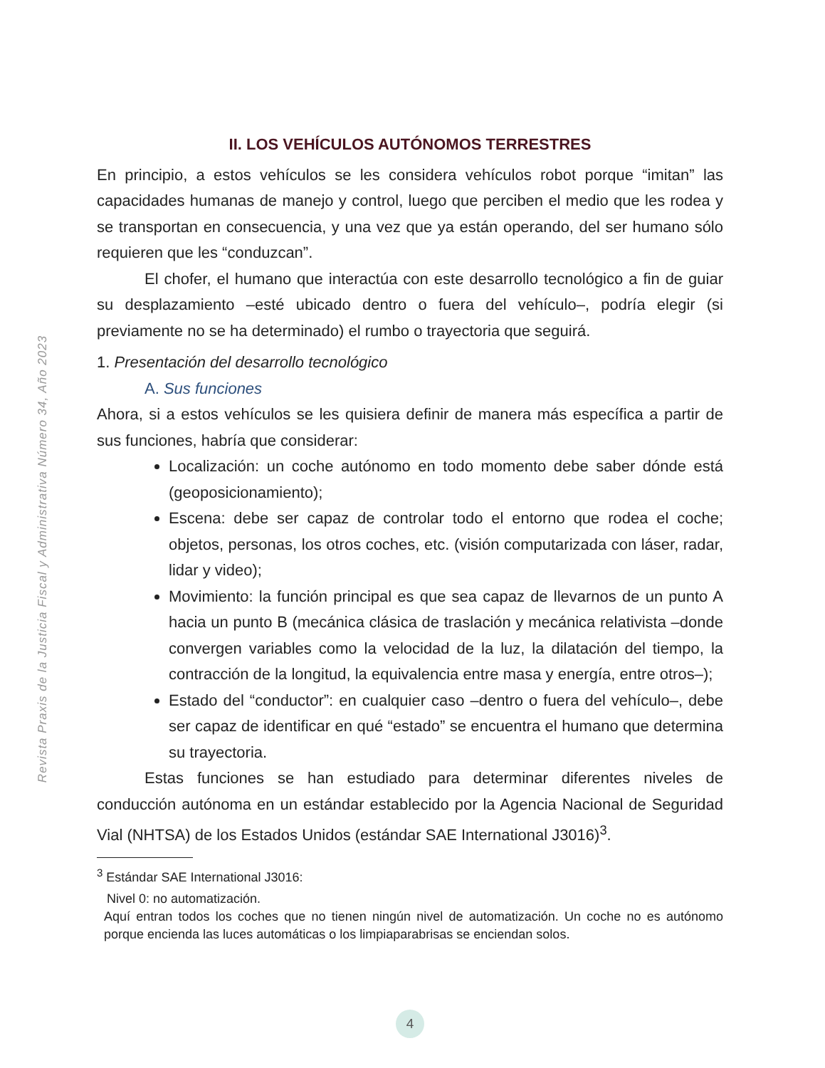Revista Praxis de la Justicia Fiscal y Administrativa Número 34, Año 2023
II. LOS VEHÍCULOS AUTÓNOMOS TERRESTRES
En principio, a estos vehículos se les considera vehículos robot porque “imitan” las capacidades humanas de manejo y control, luego que perciben el medio que les rodea y se transportan en consecuencia, y una vez que ya están operando, del ser humano sólo requieren que les “conduzcan”.
El chofer, el humano que interactúa con este desarrollo tecnológico a fin de guiar su desplazamiento –esté ubicado dentro o fuera del vehículo–, podría elegir (si previamente no se ha determinado) el rumbo o trayectoria que seguirá.
1. Presentación del desarrollo tecnológico
A. Sus funciones
Ahora, si a estos vehículos se les quisiera definir de manera más específica a partir de sus funciones, habría que considerar:
Localización: un coche autónomo en todo momento debe saber dónde está (geoposicionamiento);
Escena: debe ser capaz de controlar todo el entorno que rodea el coche; objetos, personas, los otros coches, etc. (visión computarizada con láser, radar, lidar y video);
Movimiento: la función principal es que sea capaz de llevarnos de un punto A hacia un punto B (mecánica clásica de traslación y mecánica relativista –donde convergen variables como la velocidad de la luz, la dilatación del tiempo, la contracción de la longitud, la equivalencia entre masa y energía, entre otros–);
Estado del “conductor”: en cualquier caso –dentro o fuera del vehículo–, debe ser capaz de identificar en qué “estado” se encuentra el humano que determina su trayectoria.
Estas funciones se han estudiado para determinar diferentes niveles de conducción autónoma en un estándar establecido por la Agencia Nacional de Seguridad Vial (NHTSA) de los Estados Unidos (estándar SAE International J3016)<sup>3</sup>.
<sup>3</sup> Estándar SAE International J3016:
Nivel 0: no automatización.
Aquí entran todos los coches que no tienen ningún nivel de automatización. Un coche no es autónomo porque encienda las luces automáticas o los limpiaparabrisas se enciendan solos.
4